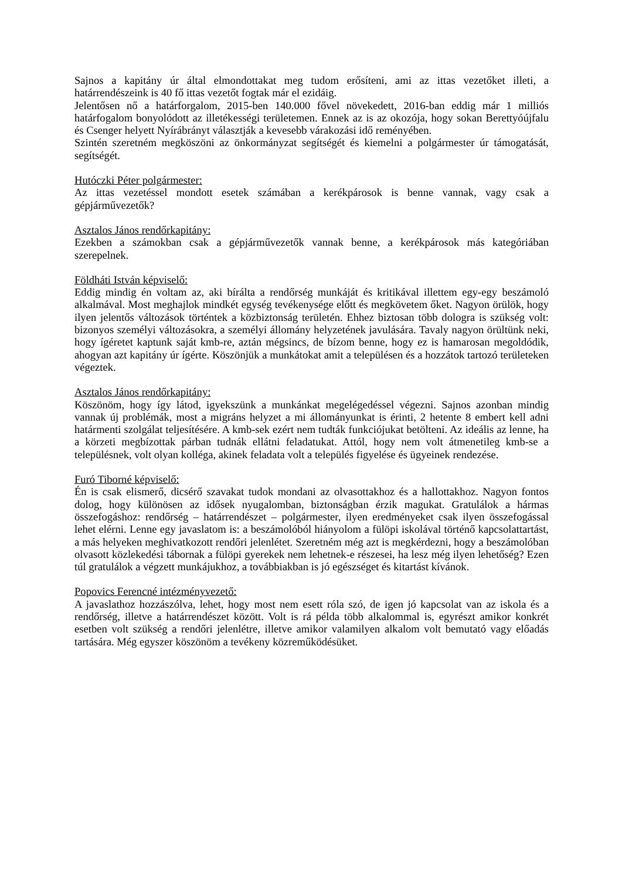Sajnos a kapitány úr által elmondottakat meg tudom erősíteni, ami az ittas vezetőket illeti, a határrendészeink is 40 fő ittas vezetőt fogtak már el ezidáig.
Jelentősen nő a határforgalom, 2015-ben 140.000 fővel növekedett, 2016-ban eddig már 1 milliós határfogalom bonyolódott az illetékességi területemen. Ennek az is az okozója, hogy sokan Berettyóújfalu és Csenger helyett Nyírábrányt választják a kevesebb várakozási idő reményében.
Szintén szeretném megköszöni az önkormányzat segítségét és kiemelni a polgármester úr támogatását, segítségét.
Hutóczki Péter polgármester:
Az ittas vezetéssel mondott esetek számában a kerékpárosok is benne vannak, vagy csak a gépjárművezetők?
Asztalos János rendőrkapitány:
Ezekben a számokban csak a gépjárművezetők vannak benne, a kerékpárosok más kategóriában szerepelnek.
Földháti István képviselő:
Eddig mindig én voltam az, aki bírálta a rendőrség munkáját és kritikával illettem egy-egy beszámoló alkalmával. Most meghajlok mindkét egység tevékenysége előtt és megkövetem őket. Nagyon örülök, hogy ilyen jelentős változások történtek a közbiztonság területén. Ehhez biztosan több dologra is szükség volt: bizonyos személyi változásokra, a személyi állomány helyzetének javulására. Tavaly nagyon örültünk neki, hogy ígéretet kaptunk saját kmb-re, aztán mégsincs, de bízom benne, hogy ez is hamarosan megoldódik, ahogyan azt kapitány úr ígérte. Köszönjük a munkátokat amit a településen és a hozzátok tartozó területeken végeztek.
Asztalos János rendőrkapitány:
Köszönöm, hogy így látod, igyekszünk a munkánkat megelégedéssel végezni. Sajnos azonban mindig vannak új problémák, most a migráns helyzet a mi állományunkat is érinti, 2 hetente 8 embert kell adni határmenti szolgálat teljesítésére. A kmb-sek ezért nem tudták funkciójukat betölteni. Az ideális az lenne, ha a körzeti megbízottak párban tudnák ellátni feladatukat. Attól, hogy nem volt átmenetileg kmb-se a településnek, volt olyan kolléga, akinek feladata volt a település figyelése és ügyeinek rendezése.
Furó Tiborné képviselő:
Én is csak elismerő, dicsérő szavakat tudok mondani az olvasottakhoz és a hallottakhoz. Nagyon fontos dolog, hogy különösen az idősek nyugalomban, biztonságban érzik magukat. Gratulálok a hármas összefogáshoz: rendőrség – határrendészet – polgármester, ilyen eredményeket csak ilyen összefogással lehet elérni. Lenne egy javaslatom is: a beszámolóból hiányolom a fülöpi iskolával történő kapcsolattartást, a más helyeken meghivatkozott rendőri jelenlétet. Szeretném még azt is megkérdezni, hogy a beszámolóban olvasott közlekedési tábornak a fülöpi gyerekek nem lehetnek-e részesei, ha lesz még ilyen lehetőség? Ezen túl gratulálok a végzett munkájukhoz, a továbbiakban is jó egészséget és kitartást kívánok.
Popovics Ferencné intézményvezető:
A javaslathoz hozzászólva, lehet, hogy most nem esett róla szó, de igen jó kapcsolat van az iskola és a rendőrség, illetve a határrendészet között. Volt is rá példa több alkalommal is, egyrészt amikor konkrét esetben volt szükség a rendőri jelenlétre, illetve amikor valamilyen alkalom volt bemutató vagy előadás tartására. Még egyszer köszönöm a tevékeny közreműködésüket.